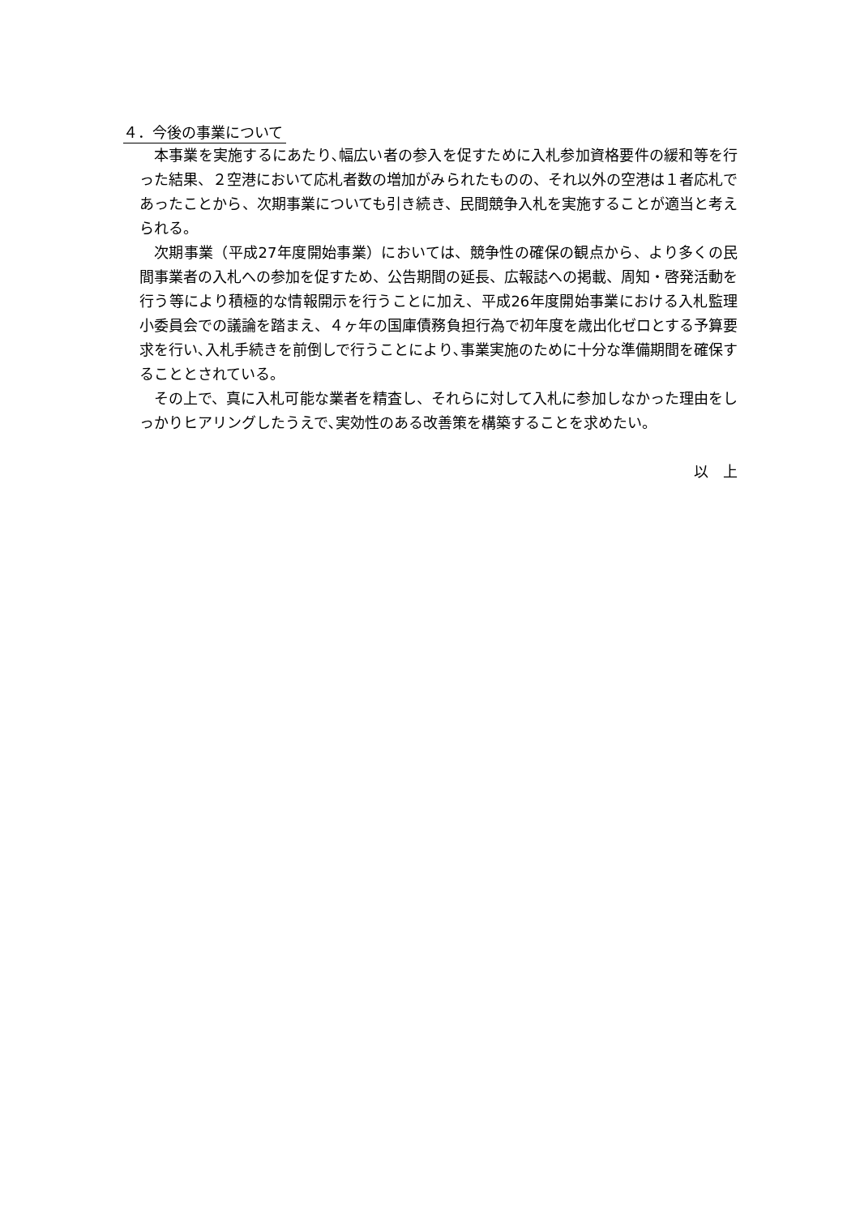４．今後の事業について
本事業を実施するにあたり､幅広い者の参入を促すために入札参加資格要件の緩和等を行った結果、２空港において応札者数の増加がみられたものの、それ以外の空港は１者応札であったことから、次期事業についても引き続き、民間競争入札を実施することが適当と考えられる。
次期事業（平成27年度開始事業）においては、競争性の確保の観点から、より多くの民間事業者の入札への参加を促すため、公告期間の延長、広報誌への掲載、周知・啓発活動を行う等により積極的な情報開示を行うことに加え、平成26年度開始事業における入札監理小委員会での議論を踏まえ、４ヶ年の国庫債務負担行為で初年度を歳出化ゼロとする予算要求を行い､入札手続きを前倒しで行うことにより､事業実施のために十分な準備期間を確保することとされている。
その上で、真に入札可能な業者を精査し、それらに対して入札に参加しなかった理由をしっかりヒアリングしたうえで､実効性のある改善策を構築することを求めたい。
以　上